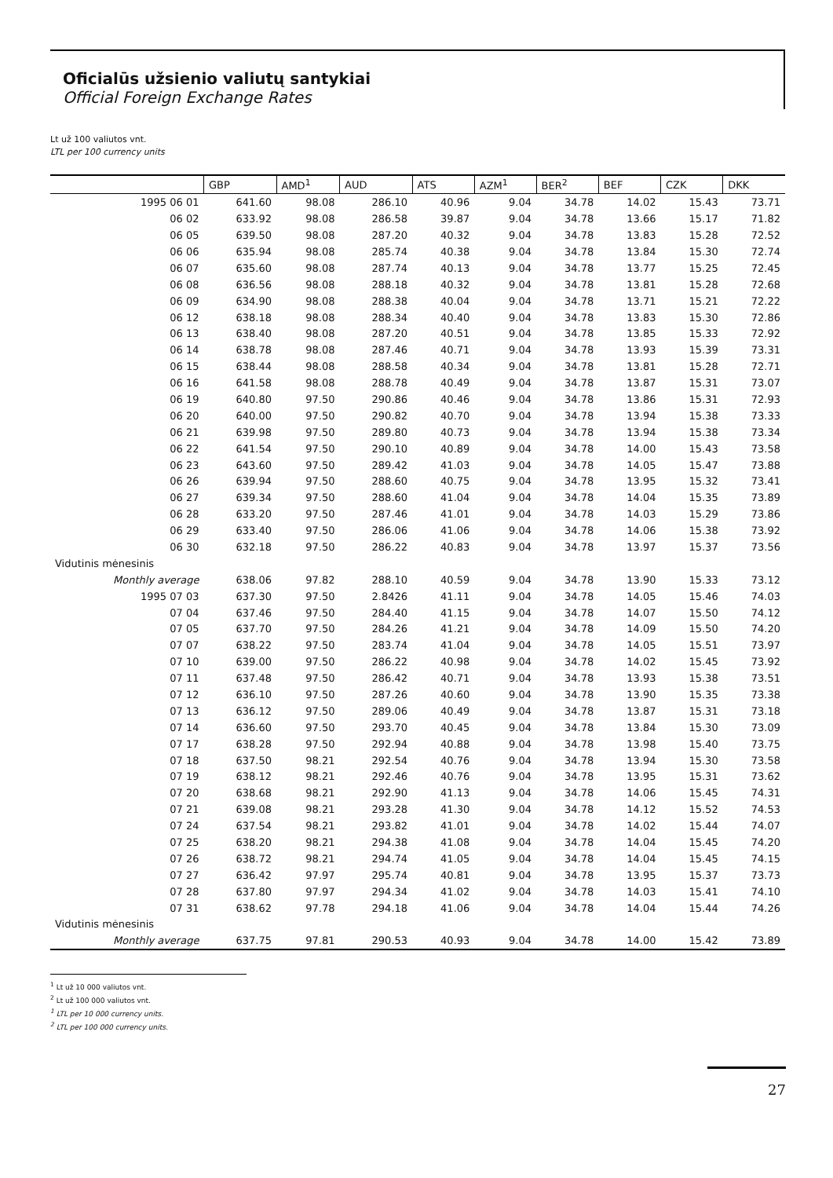Oficialūs užsienio valiutų santykiai
Official Foreign Exchange Rates
Lt už 100 valiutos vnt.
LTL per 100 currency units
| | GBP | AMD<sup>1</sup> | AUD | ATS | AZM<sup>1</sup> | BER<sup>2</sup> | BEF | CZK | DKK |
| --- | --- | --- | --- | --- | --- | --- | --- | --- | --- |
| 1995 06 01 | 641.60 | 98.08 | 286.10 | 40.96 | 9.04 | 34.78 | 14.02 | 15.43 | 73.71 |
| 06 02 | 633.92 | 98.08 | 286.58 | 39.87 | 9.04 | 34.78 | 13.66 | 15.17 | 71.82 |
| 06 05 | 639.50 | 98.08 | 287.20 | 40.32 | 9.04 | 34.78 | 13.83 | 15.28 | 72.52 |
| 06 06 | 635.94 | 98.08 | 285.74 | 40.38 | 9.04 | 34.78 | 13.84 | 15.30 | 72.74 |
| 06 07 | 635.60 | 98.08 | 287.74 | 40.13 | 9.04 | 34.78 | 13.77 | 15.25 | 72.45 |
| 06 08 | 636.56 | 98.08 | 288.18 | 40.32 | 9.04 | 34.78 | 13.81 | 15.28 | 72.68 |
| 06 09 | 634.90 | 98.08 | 288.38 | 40.04 | 9.04 | 34.78 | 13.71 | 15.21 | 72.22 |
| 06 12 | 638.18 | 98.08 | 288.34 | 40.40 | 9.04 | 34.78 | 13.83 | 15.30 | 72.86 |
| 06 13 | 638.40 | 98.08 | 287.20 | 40.51 | 9.04 | 34.78 | 13.85 | 15.33 | 72.92 |
| 06 14 | 638.78 | 98.08 | 287.46 | 40.71 | 9.04 | 34.78 | 13.93 | 15.39 | 73.31 |
| 06 15 | 638.44 | 98.08 | 288.58 | 40.34 | 9.04 | 34.78 | 13.81 | 15.28 | 72.71 |
| 06 16 | 641.58 | 98.08 | 288.78 | 40.49 | 9.04 | 34.78 | 13.87 | 15.31 | 73.07 |
| 06 19 | 640.80 | 97.50 | 290.86 | 40.46 | 9.04 | 34.78 | 13.86 | 15.31 | 72.93 |
| 06 20 | 640.00 | 97.50 | 290.82 | 40.70 | 9.04 | 34.78 | 13.94 | 15.38 | 73.33 |
| 06 21 | 639.98 | 97.50 | 289.80 | 40.73 | 9.04 | 34.78 | 13.94 | 15.38 | 73.34 |
| 06 22 | 641.54 | 97.50 | 290.10 | 40.89 | 9.04 | 34.78 | 14.00 | 15.43 | 73.58 |
| 06 23 | 643.60 | 97.50 | 289.42 | 41.03 | 9.04 | 34.78 | 14.05 | 15.47 | 73.88 |
| 06 26 | 639.94 | 97.50 | 288.60 | 40.75 | 9.04 | 34.78 | 13.95 | 15.32 | 73.41 |
| 06 27 | 639.34 | 97.50 | 288.60 | 41.04 | 9.04 | 34.78 | 14.04 | 15.35 | 73.89 |
| 06 28 | 633.20 | 97.50 | 287.46 | 41.01 | 9.04 | 34.78 | 14.03 | 15.29 | 73.86 |
| 06 29 | 633.40 | 97.50 | 286.06 | 41.06 | 9.04 | 34.78 | 14.06 | 15.38 | 73.92 |
| 06 30 | 632.18 | 97.50 | 286.22 | 40.83 | 9.04 | 34.78 | 13.97 | 15.37 | 73.56 |
| Vidutinis mėnesinis | | | | | | | | | |
| Monthly average | 638.06 | 97.82 | 288.10 | 40.59 | 9.04 | 34.78 | 13.90 | 15.33 | 73.12 |
| 1995 07 03 | 637.30 | 97.50 | 2.8426 | 41.11 | 9.04 | 34.78 | 14.05 | 15.46 | 74.03 |
| 07 04 | 637.46 | 97.50 | 284.40 | 41.15 | 9.04 | 34.78 | 14.07 | 15.50 | 74.12 |
| 07 05 | 637.70 | 97.50 | 284.26 | 41.21 | 9.04 | 34.78 | 14.09 | 15.50 | 74.20 |
| 07 07 | 638.22 | 97.50 | 283.74 | 41.04 | 9.04 | 34.78 | 14.05 | 15.51 | 73.97 |
| 07 10 | 639.00 | 97.50 | 286.22 | 40.98 | 9.04 | 34.78 | 14.02 | 15.45 | 73.92 |
| 07 11 | 637.48 | 97.50 | 286.42 | 40.71 | 9.04 | 34.78 | 13.93 | 15.38 | 73.51 |
| 07 12 | 636.10 | 97.50 | 287.26 | 40.60 | 9.04 | 34.78 | 13.90 | 15.35 | 73.38 |
| 07 13 | 636.12 | 97.50 | 289.06 | 40.49 | 9.04 | 34.78 | 13.87 | 15.31 | 73.18 |
| 07 14 | 636.60 | 97.50 | 293.70 | 40.45 | 9.04 | 34.78 | 13.84 | 15.30 | 73.09 |
| 07 17 | 638.28 | 97.50 | 292.94 | 40.88 | 9.04 | 34.78 | 13.98 | 15.40 | 73.75 |
| 07 18 | 637.50 | 98.21 | 292.54 | 40.76 | 9.04 | 34.78 | 13.94 | 15.30 | 73.58 |
| 07 19 | 638.12 | 98.21 | 292.46 | 40.76 | 9.04 | 34.78 | 13.95 | 15.31 | 73.62 |
| 07 20 | 638.68 | 98.21 | 292.90 | 41.13 | 9.04 | 34.78 | 14.06 | 15.45 | 74.31 |
| 07 21 | 639.08 | 98.21 | 293.28 | 41.30 | 9.04 | 34.78 | 14.12 | 15.52 | 74.53 |
| 07 24 | 637.54 | 98.21 | 293.82 | 41.01 | 9.04 | 34.78 | 14.02 | 15.44 | 74.07 |
| 07 25 | 638.20 | 98.21 | 294.38 | 41.08 | 9.04 | 34.78 | 14.04 | 15.45 | 74.20 |
| 07 26 | 638.72 | 98.21 | 294.74 | 41.05 | 9.04 | 34.78 | 14.04 | 15.45 | 74.15 |
| 07 27 | 636.42 | 97.97 | 295.74 | 40.81 | 9.04 | 34.78 | 13.95 | 15.37 | 73.73 |
| 07 28 | 637.80 | 97.97 | 294.34 | 41.02 | 9.04 | 34.78 | 14.03 | 15.41 | 74.10 |
| 07 31 | 638.62 | 97.78 | 294.18 | 41.06 | 9.04 | 34.78 | 14.04 | 15.44 | 74.26 |
| Vidutinis mėnesinis | | | | | | | | | |
| Monthly average | 637.75 | 97.81 | 290.53 | 40.93 | 9.04 | 34.78 | 14.00 | 15.42 | 73.89 |
<sup>1</sup> Lt už 10 000 valiutos vnt.
<sup>2</sup> Lt už 100 000 valiutos vnt.
<sup>1</sup> LTL per 10 000 currency units.
<sup>2</sup> LTL per 100 000 currency units.
27